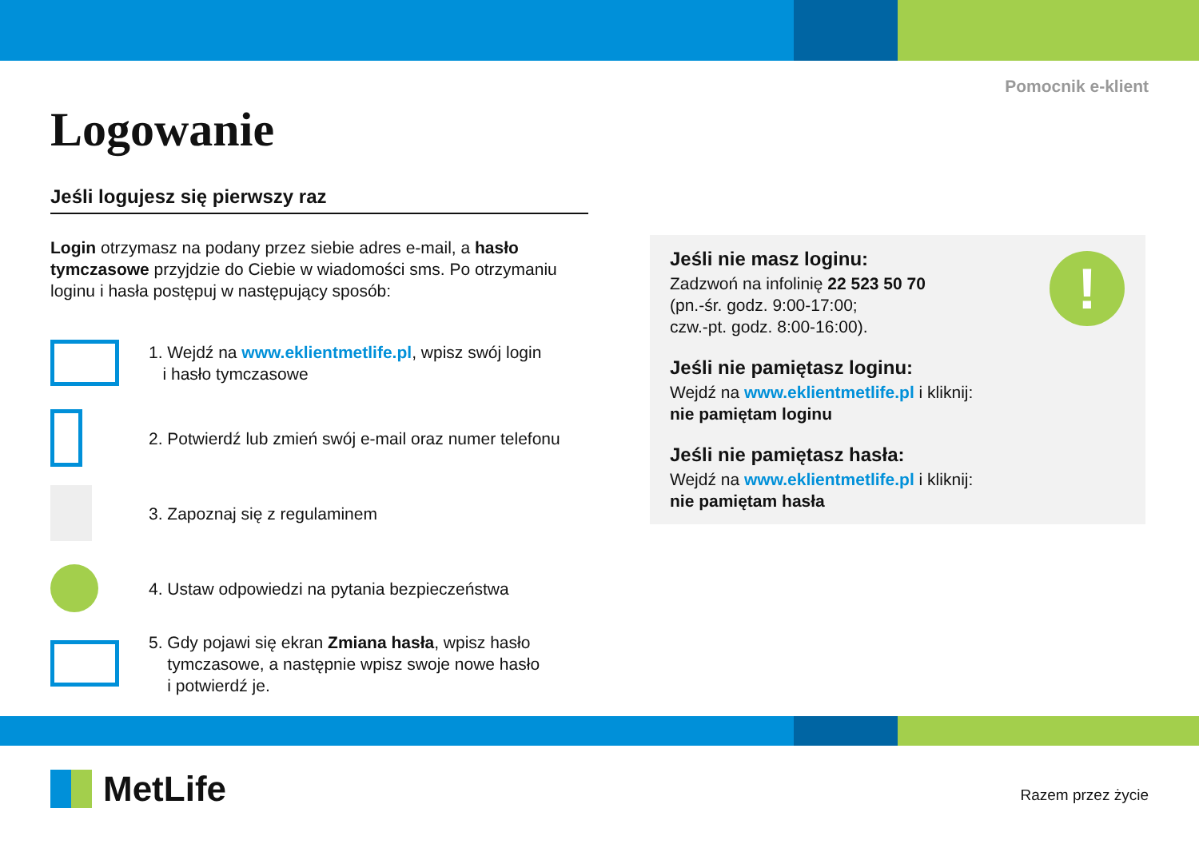Pomocnik e-klient
Logowanie
Jeśli logujesz się pierwszy raz
Login otrzymasz na podany przez siebie adres e-mail, a hasło tymczasowe przyjdzie do Ciebie w wiadomości sms. Po otrzymaniu loginu i hasła postępuj w następujący sposób:
1. Wejdź na www.eklientmetlife.pl, wpisz swój login
i hasło tymczasowe
2. Potwierdź lub zmień swój e-mail oraz numer telefonu
3. Zapoznaj się z regulaminem
4. Ustaw odpowiedzi na pytania bezpieczeństwa
5. Gdy pojawi się ekran Zmiana hasła, wpisz hasło
tymczasowe, a następnie wpisz swoje nowe hasło
i potwierdź je.
!
Jeśli nie masz loginu:
Zadzwoń na infolinię 22 523 50 70
(pn.-śr. godz. 9:00-17:00;
czw.-pt. godz. 8:00-16:00).
Jeśli nie pamiętasz loginu:
Wejdź na www.eklientmetlife.pl i kliknij:
nie pamiętam loginu
Jeśli nie pamiętasz hasła:
Wejdź na www.eklientmetlife.pl i kliknij:
nie pamiętam hasła
MetLife Razem przez życie